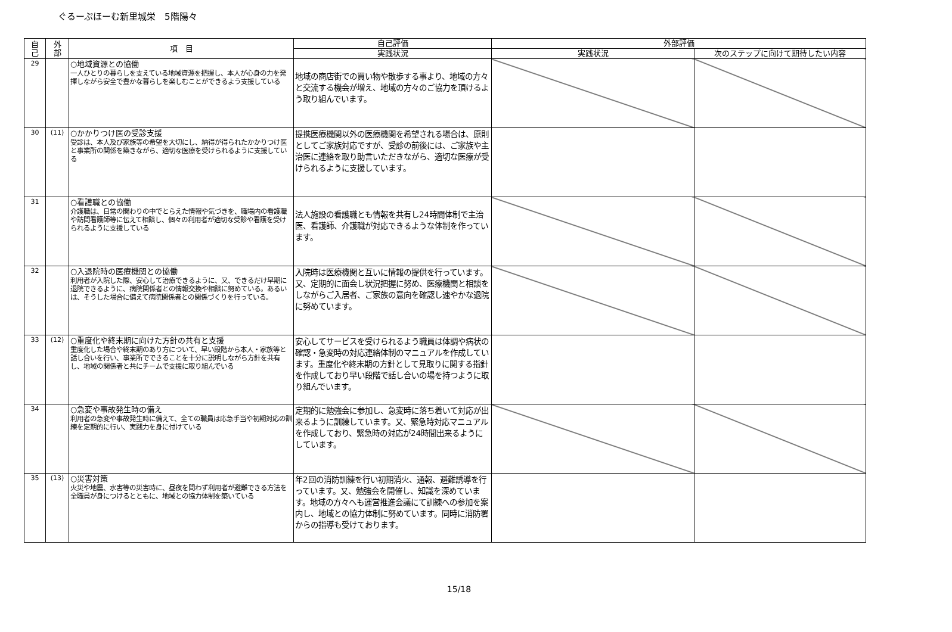ぐるーぷほーむ新里城栄　5階陽々
| 自 己 | 外 部 | 項 目 | 自己評価 | 外部評価 | |
| --- | --- | --- | --- | --- | --- |
| | | | 実践状況 | 実践状況 | 次のステップに向けて期待したい内容 |
| 29 | | ○地域資源との協働 一人ひとりの暮らしを支えている地域資源を把握し、本人が心身の力を発揮しながら安全で豊かな暮らしを楽しむことができるよう支援している | 地域の商店街での買い物や散歩する事より、地域の方々と交流する機会が増え、地域の方々のご協力を頂けるよう取り組んでいます。 | | |
| 30 | (11) | ○かかりつけ医の受診支援 受診は、本人及び家族等の希望を大切にし、納得が得られたかかりつけ医と事業所の関係を築きながら、適切な医療を受けられるように支援している | 提携医療機関以外の医療機関を希望される場合は、原則としてご家族対応ですが、受診の前後には、ご家族や主治医に連絡を取り助言いただきながら、適切な医療が受けられるように支援しています。 | | |
| 31 | | ○看護職との協働 介護職は、日常の関わりの中でとらえた情報や気づきを、職場内の看護職や訪問看護師等に伝えて相談し、個々の利用者が適切な受診や看護を受けられるように支援している | 法人施設の看護職とも情報を共有し24時間体制で主治医、看護師、介護職が対応できるような体制を作っています。 | | |
| 32 | | ○入退院時の医療機関との協働 利用者が入院した際、安心して治療できるように、又、できるだけ早期に退院できるように、病院関係者との情報交換や相談に努めている。あるいは、そうした場合に備えて病院関係者との関係づくりを行っている。 | 入院時は医療機関と互いに情報の提供を行っています。又、定期的に面会し状況把握に努め、医療機関と相談をしながらご入居者、ご家族の意向を確認し速やかな退院に努めています。 | | |
| 33 | (12) | ○重度化や終末期に向けた方針の共有と支援 重度化した場合や終末期のあり方について、早い段階から本人・家族等と話し合いを行い、事業所でできることを十分に説明しながら方針を共有し、地域の関係者と共にチームで支援に取り組んでいる | 安心してサービスを受けられるよう職員は体調や病状の確認・急変時の対応連絡体制のマニュアルを作成しています。重度化や終末期の方針として見取りに関する指針を作成しており早い段階で話し合いの場を持つように取り組んでいます。 | | |
| 34 | | ○急変や事故発生時の備え 利用者の急変や事故発生時に備えて、全ての職員は応急手当や初期対応の訓練を定期的に行い、実践力を身に付けている | 定期的に勉強会に参加し、急変時に落ち着いて対応が出来るように訓練しています。又、緊急時対応マニュアルを作成しており、緊急時の対応が24時間出来るようにしています。 | | |
| 35 | (13) | ○災害対策 火災や地震、水害等の災害時に、昼夜を問わず利用者が避難できる方法を全職員が身につけるとともに、地域との協力体制を築いている | 年2回の消防訓練を行い初期消火、通報、避難誘導を行っています。又、勉強会を開催し、知識を深めています。地域の方々へも運営推進会議にて訓練への参加を案内し、地域との協力体制に努めています。同時に消防署からの指導も受けております。 | | |
15/18